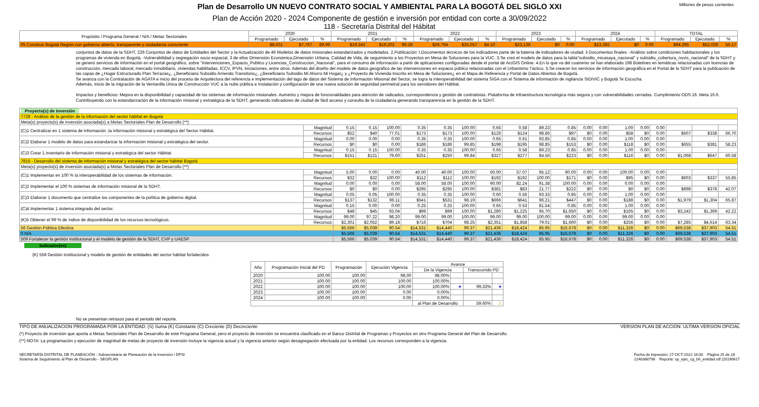Millones de pesos corrientes
Plan de Desarrollo UN NUEVO CONTRATO SOCIAL Y AMBIENTAL PARA LA BOGOTÁ DEL SIGLO XXI
Plan de Acción 2020 - 2024 Componente de gestión e inversión por entidad con corte a 30/09/2022
118 - Secretaría Distrital del Hábitat
| Propósito / Programa General / N/A / Metas Sectoriales | 2020 | | | 2021 | | | 2022 | | | 2023 | | | 2024 | | | TOTAL | | |
| --- | --- | --- | --- | --- | --- | --- | --- | --- | --- | --- | --- | --- | --- | --- | --- | --- | --- | --- |
| | Programado | Ejecutado | % | Programado | Ejecutado | % | Programado | Ejecutado | % | Programado | Ejecutado | % | Programado | Ejecutado | % | Programado | Ejecutado | % |
| 05 Construir Bogotá Región con gobierno abierto, transparente y ciudadanía consciente | $8,631 | $7,767 | 89.99 | $19,342 | $19,202 | 99.28 | $29,794 | $25,057 | 84.10 | $23,136 | $0 | 0.00 | $13,392 | $0 | 0.00 | $94,295 | $52,026 | 55.17 |
conjuntos de datos de la SDHT, 226 Conjuntos de datos de Entidades del Sector y la Actualización de 46 Modelos de datos misionales estandarizados y modelados. 2.Publicación: I.Documentos técnicos de los indicadores parte de la batería de indicadores de ciudad. ii Documentos finales: -Análisis sobre condiciones habitacionales y los programas de vivienda en Bogotá, -Vulnerabilidad y segregación socio espacial, 3 de ellos Dimensión Económica,Dimensión Urbana, Calidad de Vida, de seguimiento a los Proyectos en Mesa de Soluciones para la VUC. 3.Se creó el modelo de datos para la tabla"subsidio_micasaya_nacional" y subsidio_cobertura_novis_nacional" de la SDHT y se generó servicios de información en el portal geográfico, sobre "Intervenciones_Espacio_Publico y Licencias_Construccion_Nacional", para el consumo de información a partir de aplicaciones configuradas desde el portal de ArcGIS Online. 4.En lo que va del cuatrenio se han elaborado 198 Boletines en temáticas relacionadas con licencias de construcción, mercado laboral, mercado inmobiliario, viviendas habilitadas, ICCV, IPVN, iniciaciones, entre otros. Además del diseño del modelo de datos geográfico de las intervenciones en espacio público relacionadas con el Urbanismo Táctico. 5.Se crearon los servicios de información geográfica en el Portal de la SDHT para la publicación de las capas de ¿Hogar Estructurado Plan Terrazas¿, ¿Beneficiario Subsidio Arriendo Transitorio¿, ¿Beneficiario Subsidio Mi Ahorro Mi Hogar¿ y ¿Proyecto de Vivienda Inscrito en Mesa de Soluciones¿ en el Mapa de Referencia y Portal de Datos Abiertos de Bogotá.
Se avanza con la Contratación de AGATA e inicio del proceso de Arquitectura del referencia e implementación del lago de datos del Sistema de Información Misional del Sector, se logra la interoperabilidad del sistema SIGA con el Sistema de información de vigilancia SIDIVIC y Bogotá Te Escucha.
Además, Inicio de la migración de la Ventanilla Única de Construcción VUC a la nube pública e Instalación y configuración de una nueva solución de seguridad perimetral para los servidores del Hábitat.
Impactos y beneficios: Mejora en la disponibilidad y capacidad de los sistemas de información misionales. Aumento y mejora de funcionalidades para atención de radicados, correspondencia y gestión de contratistas. Plataforma de infraestructura tecnológica más segura y con vulnerabilidades cerradas. Cumplimiento ODS 16. Meta 16.6. Contribuyendo con la estandarización de la información misional y estratégica de la SDHT, generando indicadores de ciudad de fácil acceso y consulta de la ciudadanía generando transparencia en la gestión de la SDHT.
| Proyecto(s) de inversión | | | | | | | | | | | | | | | | | | | |
| 7728 - Análisis de la gestión de la información del sector hábitat en Bogotá | | | | | | | | | | | | | | | | | | | |
| Meta(s) proyecto(s) de inversión asociada(s) a Metas Sectoriales Plan de Desarrollo (**) | | | | | | | | | | | | | | | | | | | |
| (C)1 Centralizar en 1 sistema de información ,la información misional y estratégica del Sector Hábitat. | Magnitud | 0.15 | 0.15 | 100.00 | 0.35 | 0.35 | 100.00 | 0.65 | 0.58 | 89.23 | 0.85 | 0.00 | 0.00 | 1.00 | 0.00 | 0.00 | | | |
| | Recursos | $52 | $40 | 77.01 | $173 | $173 | 100.00 | $126 | $124 | 98.86 | $97 | $0 | 0.00 | $58 | $0 | 0.00 | $507 | $338 | 66.70 |
| (C)2 Elaborar 1 modelo de datos para estandarizar la información misional y estratégica del sector. | Magnitud | 0.00 | 0.00 | 0.00 | 0.35 | 0.35 | 100.00 | 0.65 | 0.61 | 93.85 | 0.85 | 0.00 | 0.00 | 1.00 | 0.00 | 0.00 | | | |
| | Recursos | $0 | $0 | 0.00 | $186 | $186 | 99.85 | $198 | $195 | 98.85 | $153 | $0 | 0.00 | $118 | $0 | 0.00 | $655 | $381 | 58.23 |
| (C)3 Crear 1 inventario de información misional y estratégica del sector Hábitat. | Magnitud | 0.15 | 0.15 | 100.00 | 0.35 | 0.35 | 100.00 | 0.65 | 0.58 | 89.23 | 0.85 | 0.00 | 0.00 | 1.00 | 0.00 | 0.00 | | | |
| | Recursos | $151 | $121 | 79.60 | $251 | $250 | 99.84 | $327 | $277 | 84.56 | $223 | $0 | 0.00 | $116 | $0 | 0.00 | $1,068 | $647 | 60.58 |
| 7815 - Desarrollo del sistema de información misional y estratégica del sector hábitat Bogotá | | | | | | | | | | | | | | | | | | | |
| Meta(s) proyecto(s) de inversión asociada(s) a Metas Sectoriales Plan de Desarrollo (**) | | | | | | | | | | | | | | | | | | | |
| (C)1 Implementar en 100 % la interoperabilidad de los sistemas de información. | Magnitud | 5.00 | 0.00 | 0.00 | 40.00 | 40.00 | 100.00 | 60.00 | 57.07 | 95.12 | 90.00 | 0.00 | 0.00 | 100.00 | 0.00 | 0.00 | | | |
| | Recursos | $32 | $32 | 100.00 | $112 | $112 | 100.00 | $192 | $192 | 100.00 | $171 | $0 | 0.00 | $95 | $0 | 0.00 | $603 | $337 | 55.85 |
| (C)2 Implementar el 100 % sistemas de información misional de la SDHT. | Magnitud | 0.00 | 0.00 | 0.00 | 58.00 | 58.00 | 100.00 | 90.00 | 82.24 | 91.38 | 100.00 | 0.00 | 0.00 | 0.00 | 0.00 | 0.00 | | | |
| | Recursos | $0 | $0 | 0.00 | $295 | $295 | 100.00 | $381 | $83 | 21.77 | $222 | $0 | 0.00 | $0 | $0 | 0.00 | $898 | $378 | 42.07 |
| (C)3 Elaborar 1 documento que centralice los componentes de la política de gobierno digital. | Magnitud | 0.05 | 0.05 | 100.00 | 0.35 | 0.35 | 100.00 | 0.60 | 0.56 | 93.33 | 0.85 | 0.00 | 0.00 | 1.00 | 0.00 | 0.00 | | | |
| | Recursos | $137 | $132 | 96.11 | $541 | $531 | 98.19 | $666 | $641 | 96.21 | $447 | $0 | 0.00 | $188 | $0 | 0.00 | $1,979 | $1,304 | 65.87 |
| (C)4 Implementar 1 sistema integrado del sector. | Magnitud | 0.15 | 0.00 | 0.00 | 0.25 | 0.25 | 100.00 | 0.65 | 0.53 | 81.54 | 0.85 | 0.00 | 0.00 | 1.00 | 0.00 | 0.00 | | | |
| | Recursos | $48 | $45 | 93.04 | $99 | $99 | 100.00 | $1,280 | $1,225 | 95.70 | $1,650 | $0 | 0.00 | $165 | $0 | 0.00 | $3,242 | $1,369 | 42.22 |
| (K)5 Obtener el 99 % de índice de disponibilidad de los recursos tecnológicos. | Magnitud | 99.00 | 97.22 | 98.20 | 99.00 | 99.00 | 100.00 | 99.00 | 99.00 | 100.00 | 99.00 | 0.00 | 0.00 | 99.00 | 0.00 | 0.00 | | | |
| | Recursos | $2,301 | $2,052 | 89.18 | $716 | $704 | 98.25 | $2,351 | $1,858 | 79.01 | $1,660 | $0 | 0.00 | $256 | $0 | 0.00 | $7,285 | $4,614 | 63.34 |
| 56 Gestión Pública Efectiva | | $5,566 | $5,039 | 90.54 | $14,531 | $14,440 | 99.37 | $21,436 | $18,424 | 85.95 | $16,678 | $0 | 0.00 | $11,326 | $0 | 0.00 | $69,538 | $37,903 | 54.51 |
| 0 N/A | | $5,566 | $5,039 | 90.54 | $14,531 | $14,440 | 99.37 | $21,436 | $18,424 | 85.95 | $16,678 | $0 | 0.00 | $11,326 | $0 | 0.00 | $69,538 | $37,903 | 54.51 |
| 509 Fortalecer la gestión institucional y el modelo de gestión de la SDHT, CVP y UAESP | | $5,566 | $5,039 | 90.54 | $14,531 | $14,440 | 99.37 | $21,436 | $18,424 | 85.95 | $16,678 | $0 | 0.00 | $11,326 | $0 | 0.00 | $69,538 | $37,903 | 54.51 |
Indicador(es)
(K) 558 Gestión institucional y modelo de gestión de entidades del sector hábitat fortalecidos
| Año | Programación Inicial del PD | Programación | Ejecución Vigencia | Avance | | | |
| --- | --- | --- | --- | --- | --- | --- | --- |
| | | | | De la Vigencia | | Transcurrido PD | |
| 2020 | 100.00 | 100.00 | 98.00 | 98.00% | | | |
| 2021 | 100.00 | 100.00 | 100.00 | 100.00% | | | |
| 2022 | 100.00 | 100.00 | 100.00 | 100.00% | ★ | 99.33% | ★ |
| 2023 | 100.00 | 100.00 | 0.00 | 0.00% | | | |
| 2024 | 100.00 | 100.00 | 0.00 | 0.00% | | | |
| | | | | al Plan de Desarrollo | | 59.60% | ⚠ |
No se presentan retrasos para el periodo del reporte.
TIPO DE ANUALIZACION PROGRAMADA POR LA ENTIDAD: (S) Suma (K) Constante (C) Creciente (D) Decreciente VERSION PLAN DE ACCION: ULTIMA VERSION OFICIAL
(*) Proyecto de inversión que aporta a Metas Sectoriales Plan de Desarrollo de este Programa General, pero el proyecto de inversión se encuentra clasificado en el Banco Distrital de Programas y Proyectos en otro Programa General del Plan de Desarrollo.
(**) NOTA: La programación y ejecución de magnitud de metas de proyecto de inversión incluye la vigencia actual y la vigencia anterior según desagregación efectuada por la entidad. Los recursos corresponden a la vigencia.
SECRETARÍA DISTRITAL DE PLANEACIÓN - Subsecretaría de Planeación de la Inversión / DPSI
Sistema de Seguimiento al Plan de Desarrollo - SEGPLAN
Fecha de impresión: 27-OCT-2022 16:00 Página 25 de 28
2240368798 Reporte: sp_ejec_cg_bh_entidad.rdf (20190617